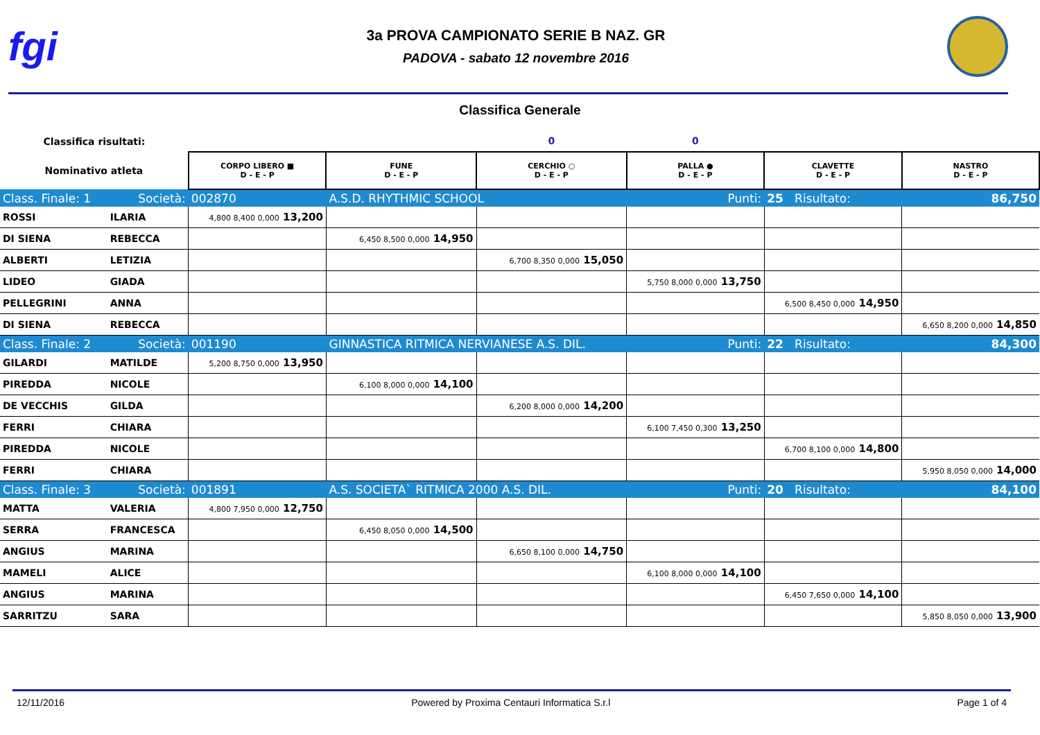fgi
3a PROVA CAMPIONATO SERIE B NAZ. GR
PADOVA - sabato 12 novembre 2016
Classifica Generale
| Classifica risultati: | | | | 0 | 0 | | |
| --- | --- | --- | --- | --- | --- | --- | --- |
| Nominativo atleta | | CORPO LIBERO ■ D - E - P | FUNE D - E - P | CERCHIO ○ D - E - P | PALLA ● D - E - P | CLAVETTE D - E - P | NASTRO D - E - P |
| Class. Finale: 1 | Società: | 002870 | A.S.D. RHYTHMIC SCHOOL | | Punti: | 25 Risultato: | 86,750 |
| ROSSI | ILARIA | 4,800 8,400 0,000 13,200 | | | | | |
| DI SIENA | REBECCA | | 6,450 8,500 0,000 14,950 | | | | |
| ALBERTI | LETIZIA | | | 6,700 8,350 0,000 15,050 | | | |
| LIDEO | GIADA | | | | 5,750 8,000 0,000 13,750 | | |
| PELLEGRINI | ANNA | | | | | 6,500 8,450 0,000 14,950 | |
| DI SIENA | REBECCA | | | | | | 6,650 8,200 0,000 14,850 |
| Class. Finale: 2 | Società: | 001190 | GINNASTICA RITMICA NERVIANESE A.S. DIL. | | Punti: | 22 Risultato: | 84,300 |
| GILARDI | MATILDE | 5,200 8,750 0,000 13,950 | | | | | |
| PIREDDA | NICOLE | | 6,100 8,000 0,000 14,100 | | | | |
| DE VECCHIS | GILDA | | | 6,200 8,000 0,000 14,200 | | | |
| FERRI | CHIARA | | | | 6,100 7,450 0,300 13,250 | | |
| PIREDDA | NICOLE | | | | | 6,700 8,100 0,000 14,800 | |
| FERRI | CHIARA | | | | | | 5,950 8,050 0,000 14,000 |
| Class. Finale: 3 | Società: | 001891 | A.S. SOCIETA` RITMICA 2000 A.S. DIL. | | Punti: | 20 Risultato: | 84,100 |
| MATTA | VALERIA | 4,800 7,950 0,000 12,750 | | | | | |
| SERRA | FRANCESCA | | 6,450 8,050 0,000 14,500 | | | | |
| ANGIUS | MARINA | | | 6,650 8,100 0,000 14,750 | | | |
| MAMELI | ALICE | | | | 6,100 8,000 0,000 14,100 | | |
| ANGIUS | MARINA | | | | | 6,450 7,650 0,000 14,100 | |
| SARRITZU | SARA | | | | | | 5,850 8,050 0,000 13,900 |
12/11/2016 Powered by Proxima Centauri Informatica S.r.l Page 1 of 4